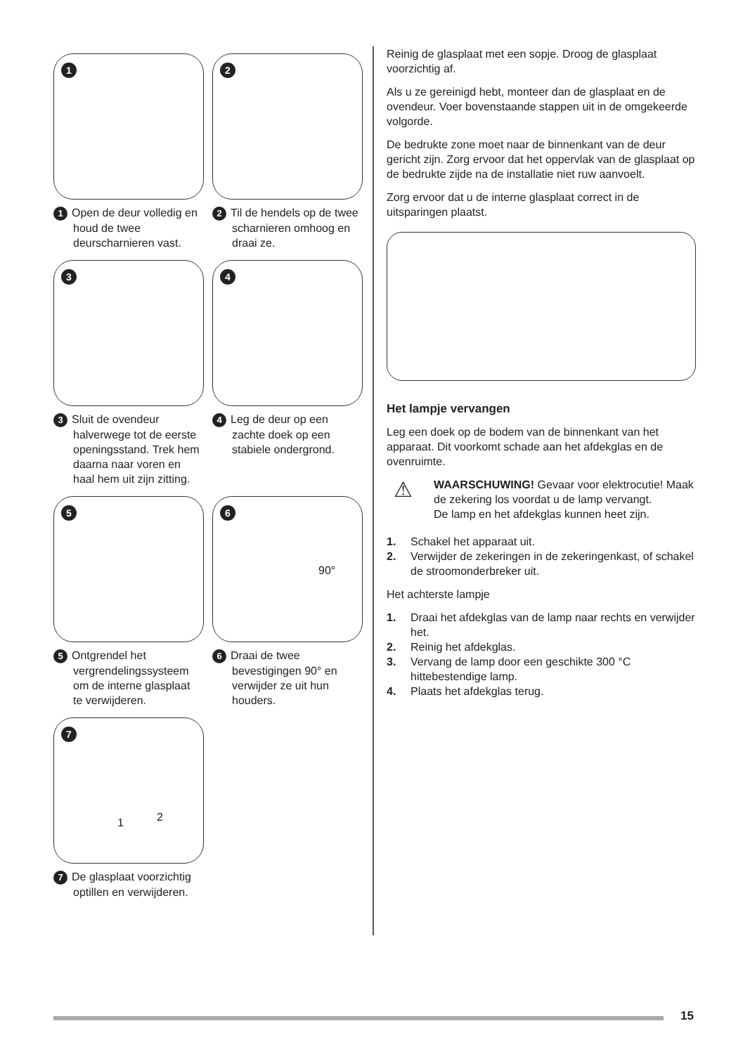1
1 Open de deur volledig en houd de twee deurscharnieren vast.
2
2 Til de hendels op de twee scharnieren omhoog en draai ze.
3
3 Sluit de ovendeur halverwege tot de eerste openingsstand. Trek hem daarna naar voren en haal hem uit zijn zitting.
4
4 Leg de deur op een zachte doek op een stabiele ondergrond.
5
5 Ontgrendel het vergrendelingssysteem om de interne glasplaat te verwijderen.
6
90°
6 Draai de twee bevestigingen 90° en verwijder ze uit hun houders.
7
1 2
7 De glasplaat voorzichtig optillen en verwijderen.
Reinig de glasplaat met een sopje. Droog de glasplaat voorzichtig af.
Als u ze gereinigd hebt, monteer dan de glasplaat en de ovendeur. Voer bovenstaande stappen uit in de omgekeerde volgorde.
De bedrukte zone moet naar de binnenkant van de deur gericht zijn. Zorg ervoor dat het oppervlak van de glasplaat op de bedrukte zijde na de installatie niet ruw aanvoelt.
Zorg ervoor dat u de interne glasplaat correct in de uitsparingen plaatst.
Het lampje vervangen
Leg een doek op de bodem van de binnenkant van het apparaat. Dit voorkomt schade aan het afdekglas en de ovenruimte.
⚠
WAARSCHUWING! Gevaar voor elektrocutie! Maak de zekering los voordat u de lamp vervangt.
De lamp en het afdekglas kunnen heet zijn.
1. Schakel het apparaat uit.
2. Verwijder de zekeringen in de zekeringenkast, of schakel de stroomonderbreker uit.
Het achterste lampje
1. Draai het afdekglas van de lamp naar rechts en verwijder het.
2. Reinig het afdekglas.
3. Vervang de lamp door een geschikte 300 °C hittebestendige lamp.
4. Plaats het afdekglas terug.
15